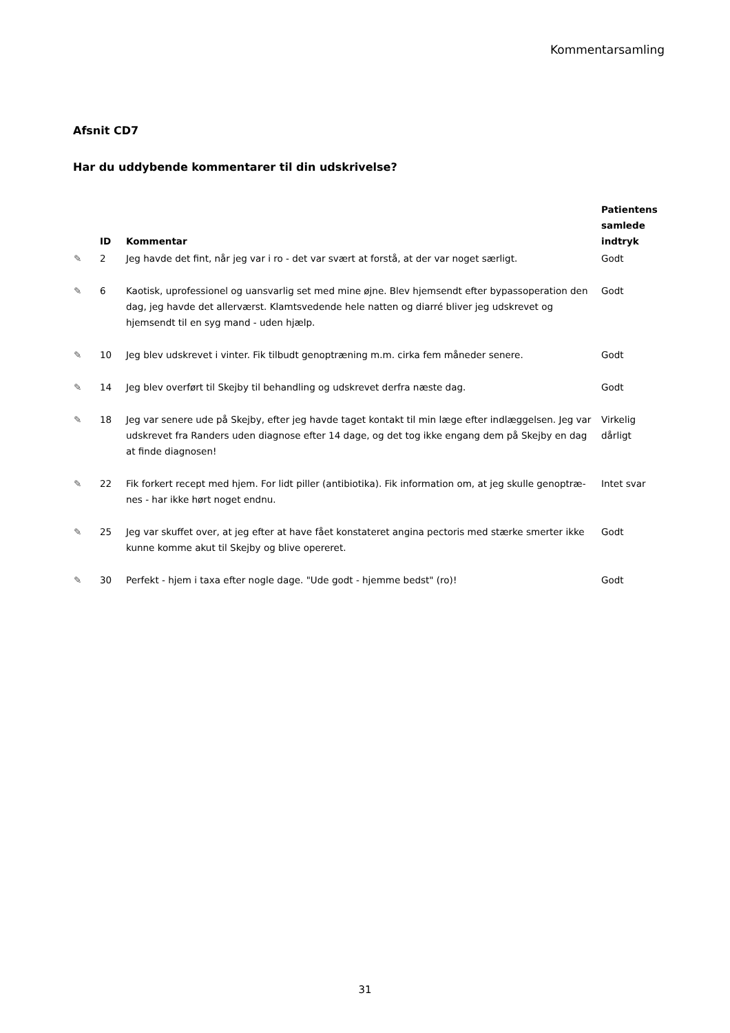Kommentarsamling
Afsnit CD7
Har du uddybende kommentarer til din udskrivelse?
| | ID | Kommentar | Patientens samlede indtryk |
| --- | --- | --- | --- |
| ✎ | 2 | Jeg havde det fint, når jeg var i ro - det var svært at forstå, at der var noget særligt. | Godt |
| ✎ | 6 | Kaotisk, uprofessionel og uansvarlig set med mine øjne. Blev hjemsendt efter bypassoperation den dag, jeg havde det allerværst. Klamtsvedende hele natten og diarré bliver jeg udskrevet og hjemsendt til en syg mand - uden hjælp. | Godt |
| ✎ | 10 | Jeg blev udskrevet i vinter. Fik tilbudt genoptræning m.m. cirka fem måneder senere. | Godt |
| ✎ | 14 | Jeg blev overført til Skejby til behandling og udskrevet derfra næste dag. | Godt |
| ✎ | 18 | Jeg var senere ude på Skejby, efter jeg havde taget kontakt til min læge efter indlæggelsen. Jeg var udskrevet fra Randers uden diagnose efter 14 dage, og det tog ikke engang dem på Skejby en dag at finde diagnosen! | Virkelig dårligt |
| ✎ | 22 | Fik forkert recept med hjem. For lidt piller (antibiotika). Fik information om, at jeg skulle genoptræ­nes - har ikke hørt noget endnu. | Intet svar |
| ✎ | 25 | Jeg var skuffet over, at jeg efter at have fået konstateret angina pectoris med stærke smerter ikke kunne komme akut til Skejby og blive opereret. | Godt |
| ✎ | 30 | Perfekt - hjem i taxa efter nogle dage. "Ude godt - hjemme bedst" (ro)! | Godt |
31